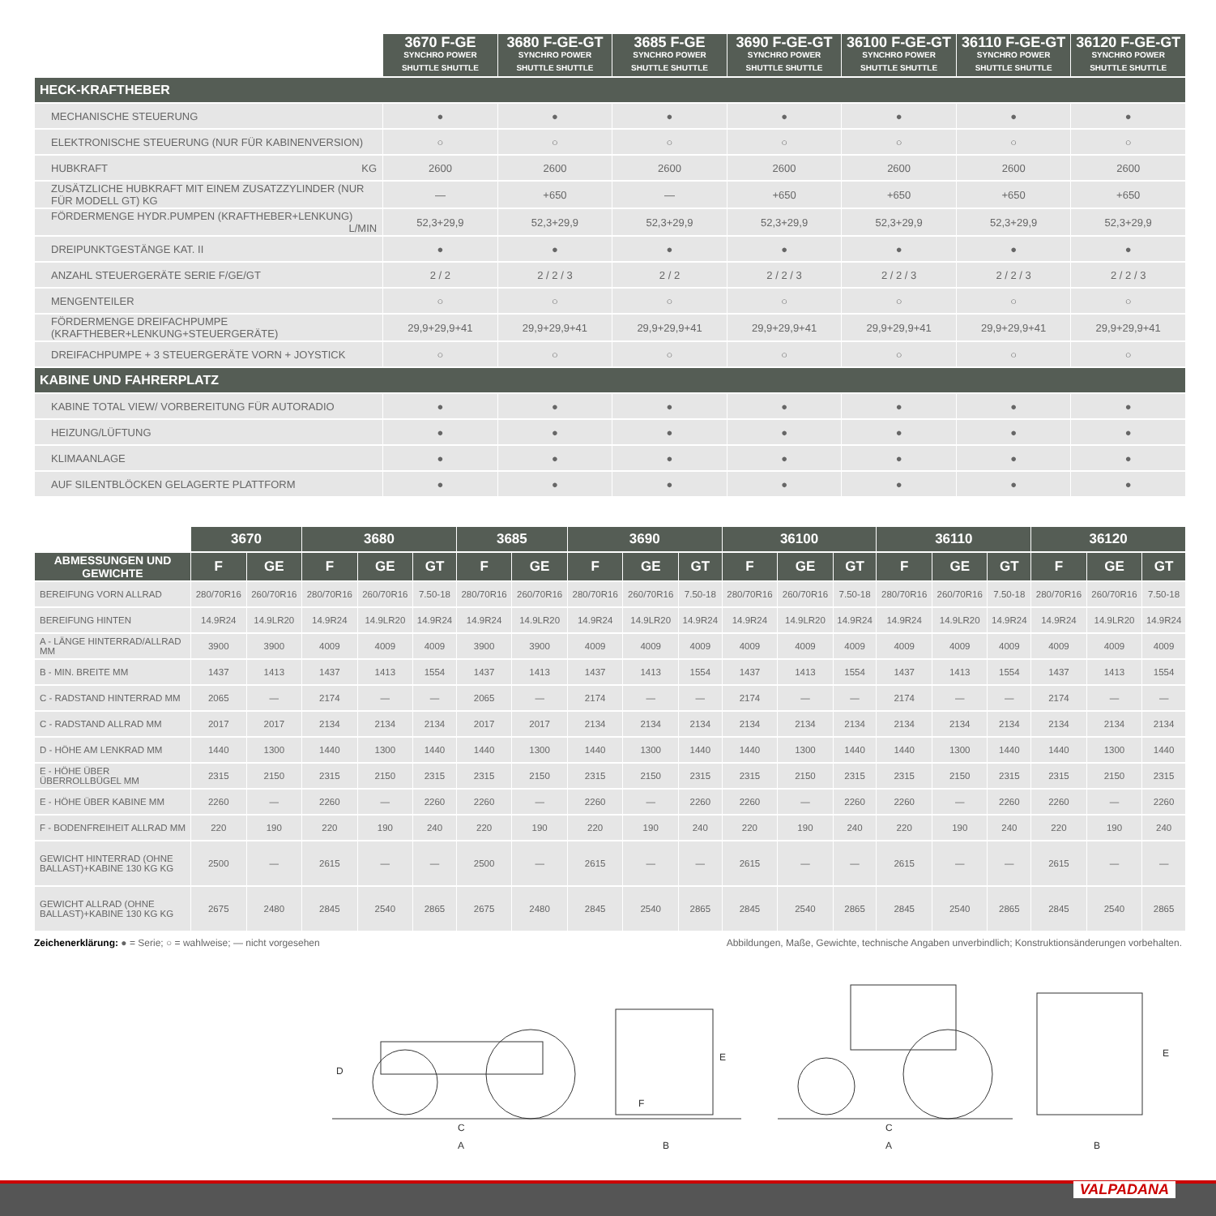| | 3670 F-GE SYNCHRO POWER SHUTTLE SHUTTLE | 3680 F-GE-GT SYNCHRO POWER SHUTTLE SHUTTLE | 3685 F-GE SYNCHRO POWER SHUTTLE SHUTTLE | 3690 F-GE-GT SYNCHRO POWER SHUTTLE SHUTTLE | 36100 F-GE-GT SYNCHRO POWER SHUTTLE SHUTTLE | 36110 F-GE-GT SYNCHRO POWER SHUTTLE SHUTTLE | 36120 F-GE-GT SYNCHRO POWER SHUTTLE SHUTTLE |
| --- | --- | --- | --- | --- | --- | --- | --- |
| HECK-KRAFTHEBER | | | | | | | |
| MECHANISCHE STEUERUNG | ● | ● | ● | ● | ● | ● | ● |
| ELEKTRONISCHE STEUERUNG (NUR FÜR KABINENVERSION) | ○ | ○ | ○ | ○ | ○ | ○ | ○ |
| HUBKRAFT KG | 2600 | 2600 | 2600 | 2600 | 2600 | 2600 | 2600 |
| ZUSÄTZLICHE HUBKRAFT MIT EINEM ZUSATZZYLINDER (NUR FÜR MODELL GT) KG | — | +650 | — | +650 | +650 | +650 | +650 |
| FÖRDERMENGE HYDR.PUMPEN (KRAFTHEBER+LENKUNG) L/MIN | 52,3+29,9 | 52,3+29,9 | 52,3+29,9 | 52,3+29,9 | 52,3+29,9 | 52,3+29,9 | 52,3+29,9 |
| DREIPUNKTGESTÄNGE KAT. II | ● | ● | ● | ● | ● | ● | ● |
| ANZAHL STEUERGERÄTE SERIE F/GE/GT | 2 / 2 | 2 / 2 / 3 | 2 / 2 | 2 / 2 / 3 | 2 / 2 / 3 | 2 / 2 / 3 | 2 / 2 / 3 |
| MENGENTEILER | ○ | ○ | ○ | ○ | ○ | ○ | ○ |
| FÖRDERMENGE DREIFACHPUMPE (KRAFTHEBER+LENKUNG+STEUERGERÄTE) | 29,9+29,9+41 | 29,9+29,9+41 | 29,9+29,9+41 | 29,9+29,9+41 | 29,9+29,9+41 | 29,9+29,9+41 | 29,9+29,9+41 |
| DREIFACHPUMPE + 3 STEUERGERÄTE VORN + JOYSTICK | ○ | ○ | ○ | ○ | ○ | ○ | ○ |
| KABINE UND FAHRERPLATZ | | | | | | | |
| KABINE TOTAL VIEW/ VORBEREITUNG FÜR AUTORADIO | ● | ● | ● | ● | ● | ● | ● |
| HEIZUNG/LÜFTUNG | ● | ● | ● | ● | ● | ● | ● |
| KLIMAANLAGE | ● | ● | ● | ● | ● | ● | ● |
| AUF SILENTBLÖCKEN GELAGERTE PLATTFORM | ● | ● | ● | ● | ● | ● | ● |
| | 3670 | | 3680 | | | 3685 | | 3690 | | | 36100 | | | 36110 | | | 36120 | | |
| --- | --- | --- | --- | --- | --- | --- | --- | --- | --- | --- | --- | --- | --- | --- | --- | --- | --- | --- | --- |
| ABMESSUNGEN UND GEWICHTE | F | GE | F | GE | GT | F | GE | F | GE | GT | F | GE | GT | F | GE | GT | F | GE | GT |
| BEREIFUNG VORN ALLRAD | 280/70R16 | 260/70R16 | 280/70R16 | 260/70R16 | 7.50-18 | 280/70R16 | 260/70R16 | 280/70R16 | 260/70R16 | 7.50-18 | 280/70R16 | 260/70R16 | 7.50-18 | 280/70R16 | 260/70R16 | 7.50-18 | 280/70R16 | 260/70R16 | 7.50-18 |
| BEREIFUNG HINTEN | 14.9R24 | 14.9LR20 | 14.9R24 | 14.9LR20 | 14.9R24 | 14.9R24 | 14.9LR20 | 14.9R24 | 14.9LR20 | 14.9R24 | 14.9R24 | 14.9LR20 | 14.9R24 | 14.9R24 | 14.9LR20 | 14.9R24 | 14.9R24 | 14.9LR20 | 14.9R24 |
| A - LÄNGE HINTERRAD/ALLRAD MM | 3900 | 3900 | 4009 | 4009 | 4009 | 3900 | 3900 | 4009 | 4009 | 4009 | 4009 | 4009 | 4009 | 4009 | 4009 | 4009 | 4009 | 4009 | 4009 |
| B - MIN. BREITE MM | 1437 | 1413 | 1437 | 1413 | 1554 | 1437 | 1413 | 1437 | 1413 | 1554 | 1437 | 1413 | 1554 | 1437 | 1413 | 1554 | 1437 | 1413 | 1554 |
| C - RADSTAND HINTERRAD MM | 2065 | — | 2174 | — | — | 2065 | — | 2174 | — | — | 2174 | — | — | 2174 | — | — | 2174 | — | — |
| C - RADSTAND ALLRAD MM | 2017 | 2017 | 2134 | 2134 | 2134 | 2017 | 2017 | 2134 | 2134 | 2134 | 2134 | 2134 | 2134 | 2134 | 2134 | 2134 | 2134 | 2134 | 2134 |
| D - HÖHE AM LENKRAD MM | 1440 | 1300 | 1440 | 1300 | 1440 | 1440 | 1300 | 1440 | 1300 | 1440 | 1440 | 1300 | 1440 | 1440 | 1300 | 1440 | 1440 | 1300 | 1440 |
| E - HÖHE ÜBER ÜBERROLLBÜGEL MM | 2315 | 2150 | 2315 | 2150 | 2315 | 2315 | 2150 | 2315 | 2150 | 2315 | 2315 | 2150 | 2315 | 2315 | 2150 | 2315 | 2315 | 2150 | 2315 |
| E - HÖHE ÜBER KABINE MM | 2260 | — | 2260 | — | 2260 | 2260 | — | 2260 | — | 2260 | 2260 | — | 2260 | 2260 | — | 2260 | 2260 | — | 2260 |
| F - BODENFREIHEIT ALLRAD MM | 220 | 190 | 220 | 190 | 240 | 220 | 190 | 220 | 190 | 240 | 220 | 190 | 240 | 220 | 190 | 240 | 220 | 190 | 240 |
| GEWICHT HINTERRAD (OHNE BALLAST)+KABINE 130 KG KG | 2500 | — | 2615 | — | — | 2500 | — | 2615 | — | — | 2615 | — | — | 2615 | — | — | 2615 | — | — |
| GEWICHT ALLRAD (OHNE BALLAST)+KABINE 130 KG KG | 2675 | 2480 | 2845 | 2540 | 2865 | 2675 | 2480 | 2845 | 2540 | 2865 | 2845 | 2540 | 2865 | 2845 | 2540 | 2865 | 2845 | 2540 | 2865 |
Zeichenerklärung: ● = Serie; ○ = wahlweise; — nicht vorgesehen Abbildungen, Maße, Gewichte, technische Angaben unverbindlich; Konstruktionsänderungen vorbehalten.
D
C
A
B
E
F
C
A
B
E
VALPADANA